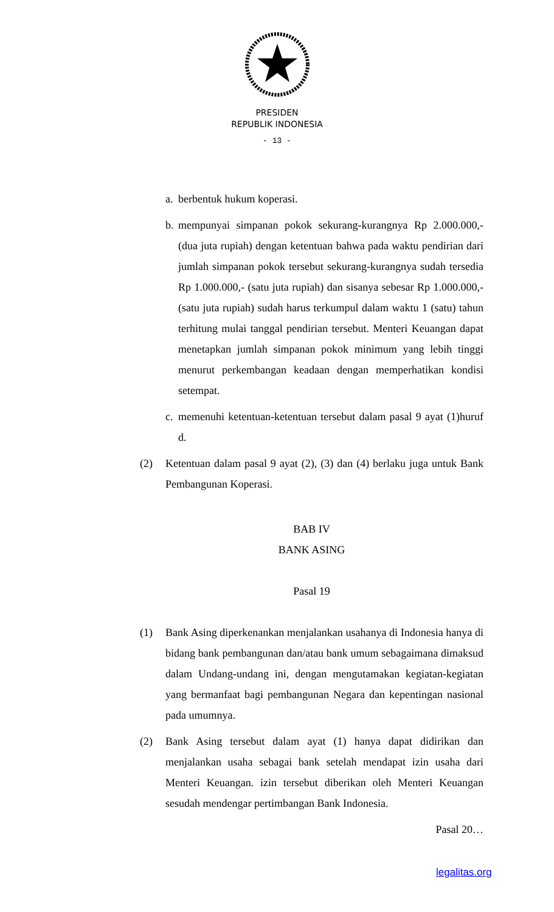PRESIDEN
REPUBLIK INDONESIA
- 13 -
a.
berbentuk hukum koperasi.
b.
mempunyai simpanan pokok sekurang-kurangnya Rp 2.000.000,- (dua juta rupiah) dengan ketentuan bahwa pada waktu pendirian dari jumlah simpanan pokok tersebut sekurang-kurangnya sudah tersedia Rp 1.000.000,- (satu juta rupiah) dan sisanya sebesar Rp 1.000.000,- (satu juta rupiah) sudah harus terkumpul dalam waktu 1 (satu) tahun terhitung mulai tanggal pendirian tersebut. Menteri Keuangan dapat menetapkan jumlah simpanan pokok minimum yang lebih tinggi menurut perkembangan keadaan dengan memperhatikan kondisi setempat.
c.
memenuhi ketentuan-ketentuan tersebut dalam pasal 9 ayat (1)huruf d.
(2) Ketentuan dalam pasal 9 ayat (2), (3) dan (4) berlaku juga untuk Bank Pembangunan Koperasi.
BAB IV
BANK ASING
Pasal 19
(1) Bank Asing diperkenankan menjalankan usahanya di Indonesia hanya di bidang bank pembangunan dan/atau bank umum sebagaimana dimaksud dalam Undang-undang ini, dengan mengutamakan kegiatan-kegiatan yang bermanfaat bagi pembangunan Negara dan kepentingan nasional pada umumnya.
(2) Bank Asing tersebut dalam ayat (1) hanya dapat didirikan dan menjalankan usaha sebagai bank setelah mendapat izin usaha dari Menteri Keuangan. izin tersebut diberikan oleh Menteri Keuangan sesudah mendengar pertimbangan Bank Indonesia.
Pasal 20…
legalitas.org